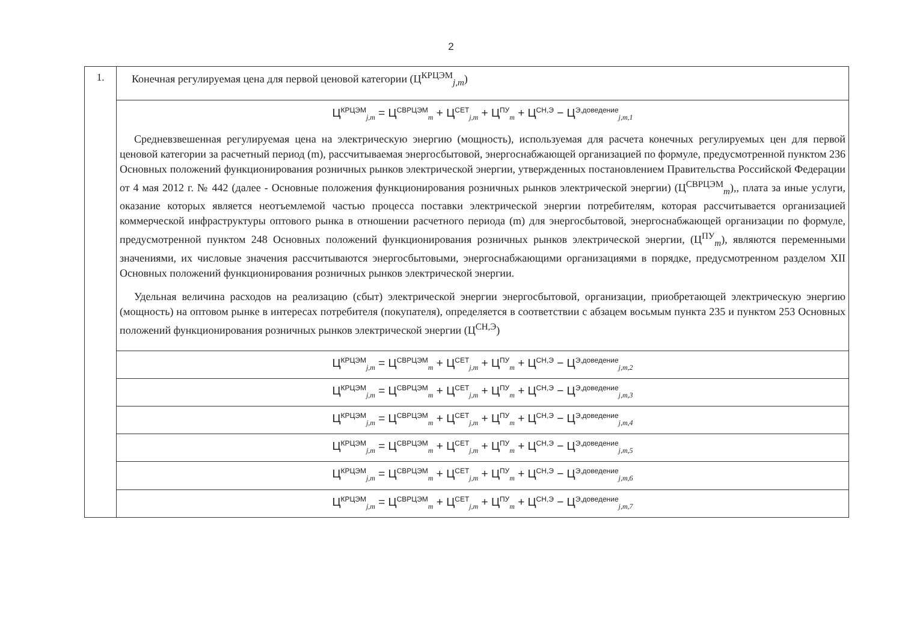2
| 1. | Конечная регулируемая цена для первой ценовой категории (Ц<sup>КРЦЭМ</sup><sub>j,m</sub>) |
| | Ц<sup>КРЦЭМ</sup><sub>j,m</sub> = Ц<sup>СВРЦЭМ</sup><sub>m</sub> + Ц<sup>СЕТ</sup><sub>j,m</sub> + Ц<sup>ПУ</sup><sub>m</sub> + Ц<sup>СН,Э</sup> − Ц<sup>Э,доведение</sup><sub>j,m,1</sub> Средневзвешенная регулируемая цена на электрическую энергию (мощность), используемая для расчета конечных регулируемых цен для первой ценовой категории за расчетный период (m), рассчитываемая энергосбытовой, энергоснабжающей организацией по формуле, предусмотренной пунктом 236 Основных положений функционирования розничных рынков электрической энергии, утвержденных постановлением Правительства Российской Федерации от 4 мая 2012 г. № 442 (далее - Основные положения функционирования розничных рынков электрической энергии) (Ц<sup>СВРЦЭМ</sup><sub>m</sub>),, плата за иные услуги, оказание которых является неотъемлемой частью процесса поставки электрической энергии потребителям, которая рассчитывается организацией коммерческой инфраструктуры оптового рынка в отношении расчетного периода (m) для энергосбытовой, энергоснабжающей организации по формуле, предусмотренной пунктом 248 Основных положений функционирования розничных рынков электрической энергии, (Ц<sup>ПУ</sup><sub>m</sub>), являются переменными значениями, их числовые значения рассчитываются энергосбытовыми, энергоснабжающими организациями в порядке, предусмотренном разделом XII Основных положений функционирования розничных рынков электрической энергии. Удельная величина расходов на реализацию (сбыт) электрической энергии энергосбытовой, организации, приобретающей электрическую энергию (мощность) на оптовом рынке в интересах потребителя (покупателя), определяется в соответствии с абзацем восьмым пункта 235 и пунктом 253 Основных положений функционирования розничных рынков электрической энергии (Ц<sup>СН,Э</sup>) |
| | Ц<sup>КРЦЭМ</sup><sub>j,m</sub> = Ц<sup>СВРЦЭМ</sup><sub>m</sub> + Ц<sup>СЕТ</sup><sub>j,m</sub> + Ц<sup>ПУ</sup><sub>m</sub> + Ц<sup>СН,Э</sup> − Ц<sup>Э,доведение</sup><sub>j,m,2</sub> |
| | Ц<sup>КРЦЭМ</sup><sub>j,m</sub> = Ц<sup>СВРЦЭМ</sup><sub>m</sub> + Ц<sup>СЕТ</sup><sub>j,m</sub> + Ц<sup>ПУ</sup><sub>m</sub> + Ц<sup>СН,Э</sup> − Ц<sup>Э,доведение</sup><sub>j,m,3</sub> |
| | Ц<sup>КРЦЭМ</sup><sub>j,m</sub> = Ц<sup>СВРЦЭМ</sup><sub>m</sub> + Ц<sup>СЕТ</sup><sub>j,m</sub> + Ц<sup>ПУ</sup><sub>m</sub> + Ц<sup>СН,Э</sup> − Ц<sup>Э,доведение</sup><sub>j,m,4</sub> |
| | Ц<sup>КРЦЭМ</sup><sub>j,m</sub> = Ц<sup>СВРЦЭМ</sup><sub>m</sub> + Ц<sup>СЕТ</sup><sub>j,m</sub> + Ц<sup>ПУ</sup><sub>m</sub> + Ц<sup>СН,Э</sup> − Ц<sup>Э,доведение</sup><sub>j,m,5</sub> |
| | Ц<sup>КРЦЭМ</sup><sub>j,m</sub> = Ц<sup>СВРЦЭМ</sup><sub>m</sub> + Ц<sup>СЕТ</sup><sub>j,m</sub> + Ц<sup>ПУ</sup><sub>m</sub> + Ц<sup>СН,Э</sup> − Ц<sup>Э,доведение</sup><sub>j,m,6</sub> |
| | Ц<sup>КРЦЭМ</sup><sub>j,m</sub> = Ц<sup>СВРЦЭМ</sup><sub>m</sub> + Ц<sup>СЕТ</sup><sub>j,m</sub> + Ц<sup>ПУ</sup><sub>m</sub> + Ц<sup>СН,Э</sup> − Ц<sup>Э,доведение</sup><sub>j,m,7</sub> |